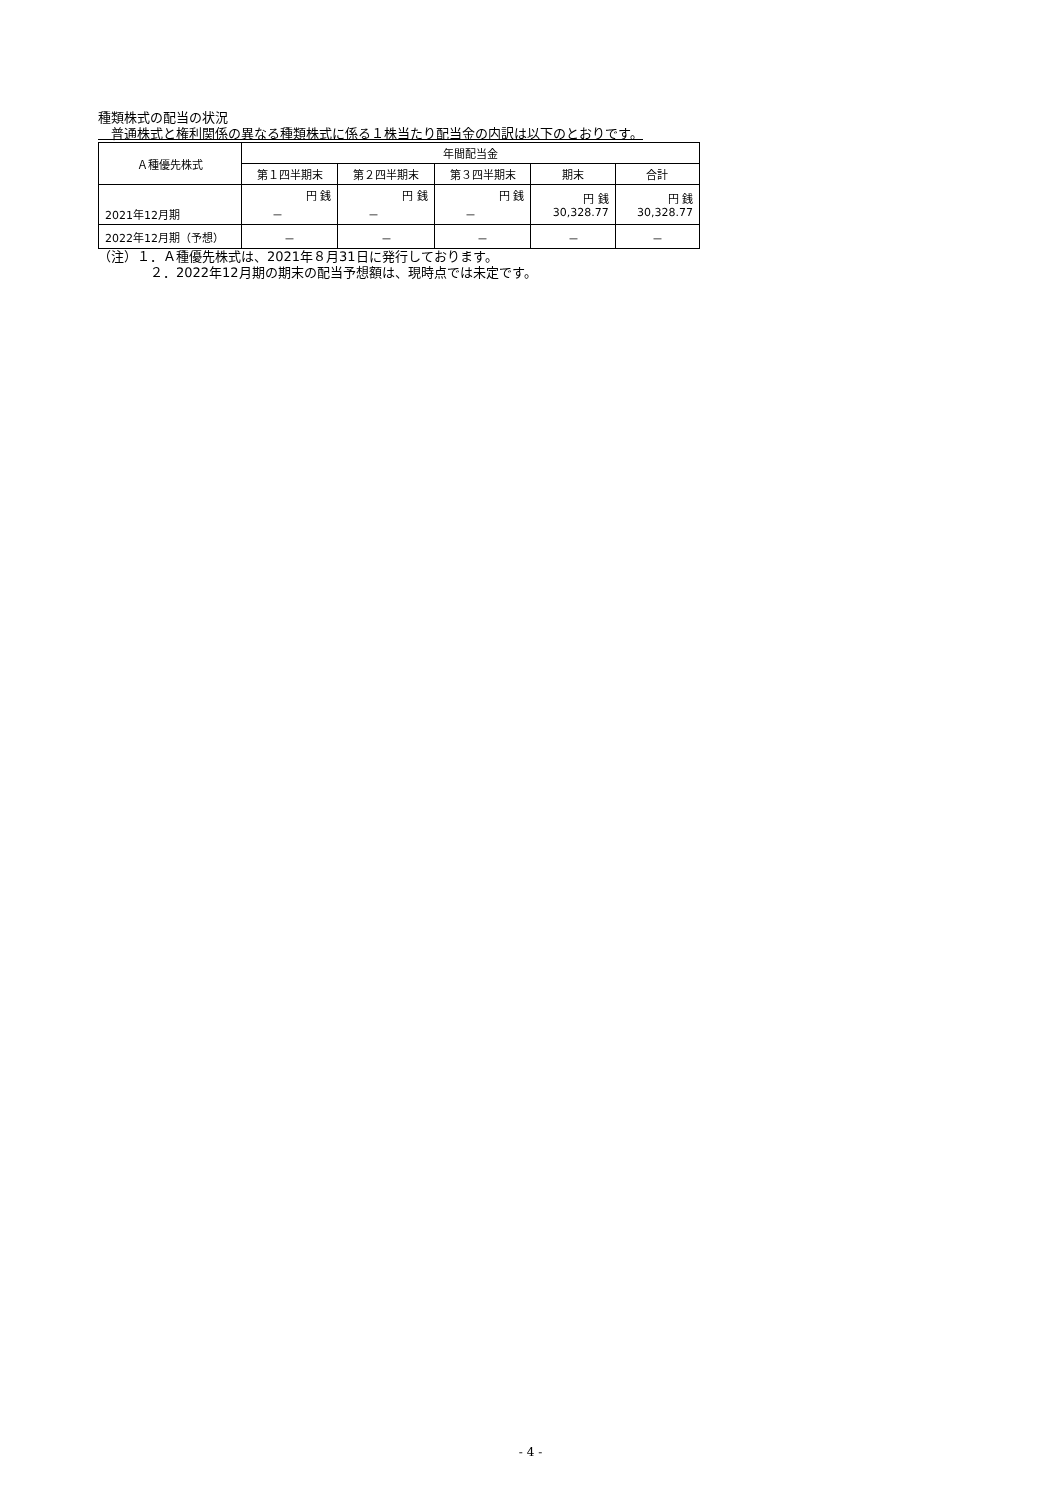種類株式の配当の状況
　普通株式と権利関係の異なる種類株式に係る１株当たり配当金の内訳は以下のとおりです。
| Ａ種優先株式 | 年間配当金 | | | | |
| --- | --- | --- | --- | --- | --- |
| | 第１四半期末 | 第２四半期末 | 第３四半期末 | 期末 | 合計 |
| 2021年12月期 | 円 銭 － | 円 銭 － | 円 銭 － | 円 銭 30,328.77 | 円 銭 30,328.77 |
| 2022年12月期（予想） | － | － | － | － | － |
（注）１．Ａ種優先株式は、2021年８月31日に発行しております。
　　　　２．2022年12月期の期末の配当予想額は、現時点では未定です。
- 4 -